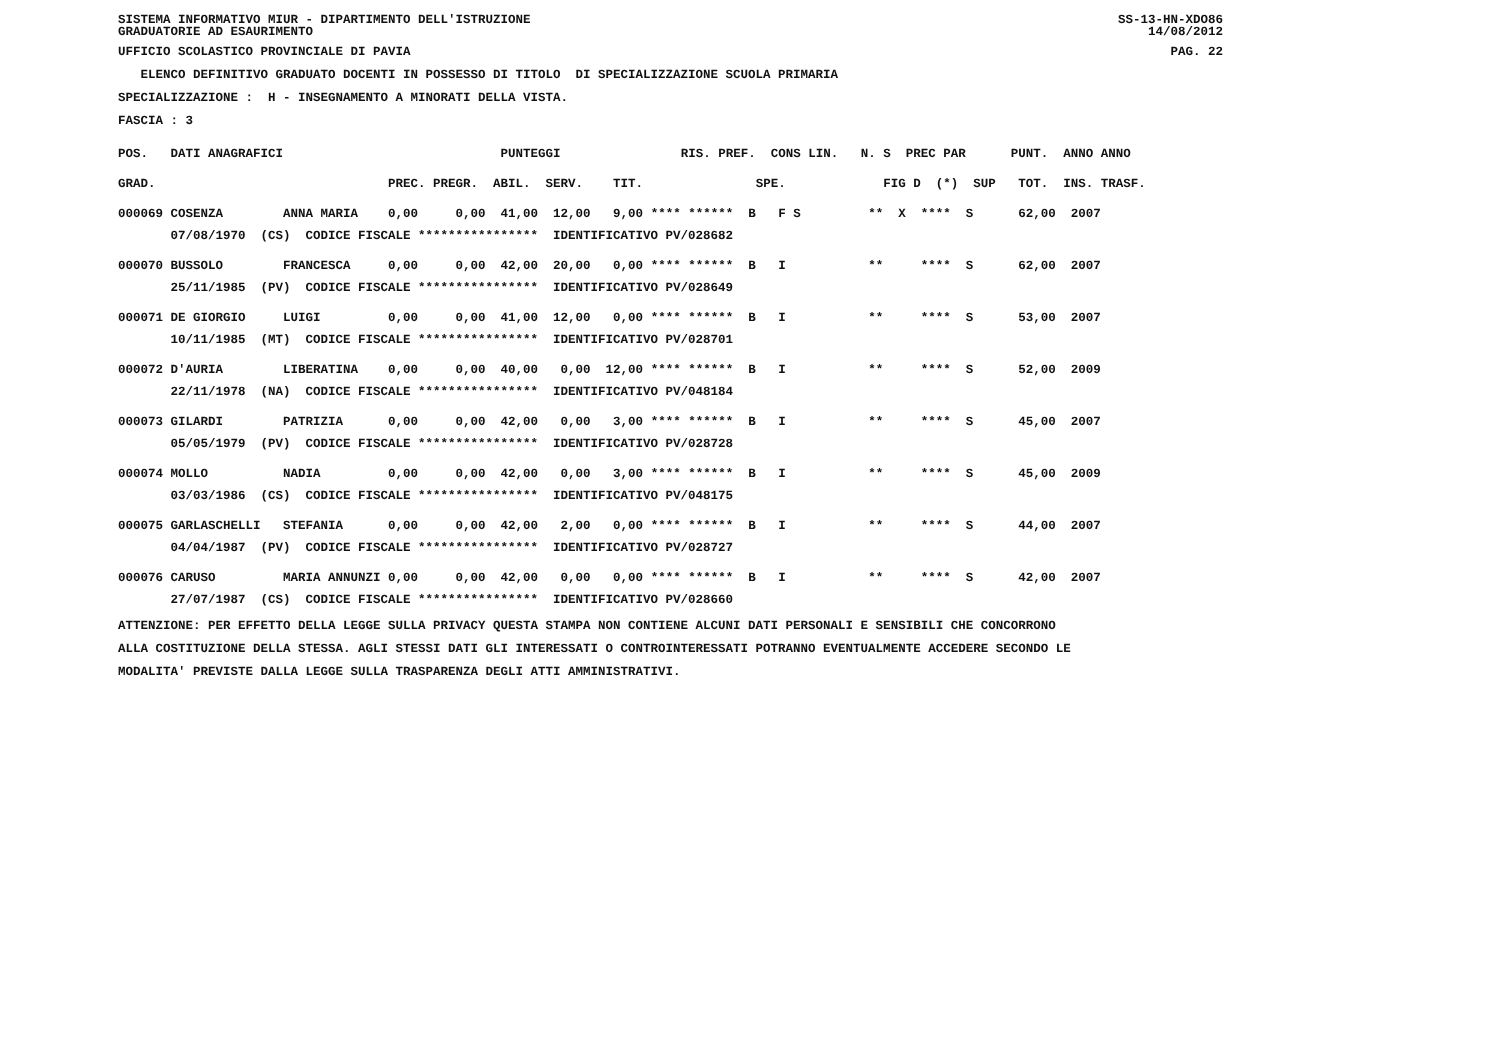SISTEMA INFORMATIVO MIUR - DIPARTIMENTO DELL'ISTRUZIONE SS-13-HN-XDO86
GRADUATORIE AD ESAURIMENTO 14/08/2012
UFFICIO SCOLASTICO PROVINCIALE DI PAVIA PAG. 22
ELENCO DEFINITIVO GRADUATO DOCENTI IN POSSESSO DI TITOLO DI SPECIALIZZAZIONE SCUOLA PRIMARIA
SPECIALIZZAZIONE : H - INSEGNAMENTO A MINORATI DELLA VISTA.
FASCIA : 3
| POS. DATI ANAGRAFICI | | | PUNTEGGI | RIS. PREF. CONS LIN. | N. S PREC PAR | PUNT. ANNO ANNO |
| --- | --- | --- | --- | --- | --- | --- |
| GRAD. | | PREC. | PREGR. ABIL. SERV. TIT. | SPE. | FIG D (*) SUP | TOT. INS. TRASF. |
| 000069 COSENZA | ANNA MARIA | 0,00 | 0,00 41,00 12,00 9,00 | **** ****** B F S | ** X **** S | 62,00 2007 |
| 07/08/1970 (CS) CODICE FISCALE **************** IDENTIFICATIVO PV/028682 | | | | | | |
| 000070 BUSSOLO | FRANCESCA | 0,00 | 0,00 42,00 20,00 0,00 | **** ****** B I | ** **** S | 62,00 2007 |
| 25/11/1985 (PV) CODICE FISCALE **************** IDENTIFICATIVO PV/028649 | | | | | | |
| 000071 DE GIORGIO | LUIGI | 0,00 | 0,00 41,00 12,00 0,00 | **** ****** B I | ** **** S | 53,00 2007 |
| 10/11/1985 (MT) CODICE FISCALE **************** IDENTIFICATIVO PV/028701 | | | | | | |
| 000072 D'AURIA | LIBERATINA | 0,00 | 0,00 40,00 0,00 12,00 | **** ****** B I | ** **** S | 52,00 2009 |
| 22/11/1978 (NA) CODICE FISCALE **************** IDENTIFICATIVO PV/048184 | | | | | | |
| 000073 GILARDI | PATRIZIA | 0,00 | 0,00 42,00 0,00 3,00 | **** ****** B I | ** **** S | 45,00 2007 |
| 05/05/1979 (PV) CODICE FISCALE **************** IDENTIFICATIVO PV/028728 | | | | | | |
| 000074 MOLLO | NADIA | 0,00 | 0,00 42,00 0,00 3,00 | **** ****** B I | ** **** S | 45,00 2009 |
| 03/03/1986 (CS) CODICE FISCALE **************** IDENTIFICATIVO PV/048175 | | | | | | |
| 000075 GARLASCHELLI | STEFANIA | 0,00 | 0,00 42,00 2,00 0,00 | **** ****** B I | ** **** S | 44,00 2007 |
| 04/04/1987 (PV) CODICE FISCALE **************** IDENTIFICATIVO PV/028727 | | | | | | |
| 000076 CARUSO | MARIA ANNUNZI | 0,00 | 0,00 42,00 0,00 0,00 | **** ****** B I | ** **** S | 42,00 2007 |
| 27/07/1987 (CS) CODICE FISCALE **************** IDENTIFICATIVO PV/028660 | | | | | | |
ATTENZIONE: PER EFFETTO DELLA LEGGE SULLA PRIVACY QUESTA STAMPA NON CONTIENE ALCUNI DATI PERSONALI E SENSIBILI CHE CONCORRONO
ALLA COSTITUZIONE DELLA STESSA. AGLI STESSI DATI GLI INTERESSATI O CONTROINTERESSATI POTRANNO EVENTUALMENTE ACCEDERE SECONDO LE
MODALITA' PREVISTE DALLA LEGGE SULLA TRASPARENZA DEGLI ATTI AMMINISTRATIVI.